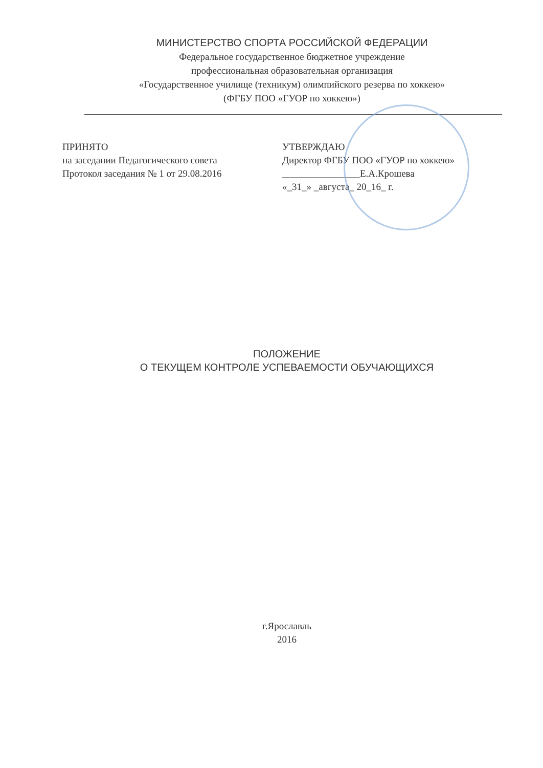МИНИСТЕРСТВО СПОРТА РОССИЙСКОЙ ФЕДЕРАЦИИ
Федеральное государственное бюджетное учреждение
профессиональная образовательная организация
«Государственное училище (техникум) олимпийского резерва по хоккею»
(ФГБУ ПОО «ГУОР по хоккею»)
ПРИНЯТО
на заседании Педагогического совета
Протокол заседания № 1 от 29.08.2016
УТВЕРЖДАЮ
Директор ФГБУ ПОО «ГУОР по хоккею»
________________Е.А.Крошева
«_31_» _августа_ 20_16_ г.
ПОЛОЖЕНИЕ
О ТЕКУЩЕМ КОНТРОЛЕ УСПЕВАЕМОСТИ ОБУЧАЮЩИХСЯ
г.Ярославль
2016